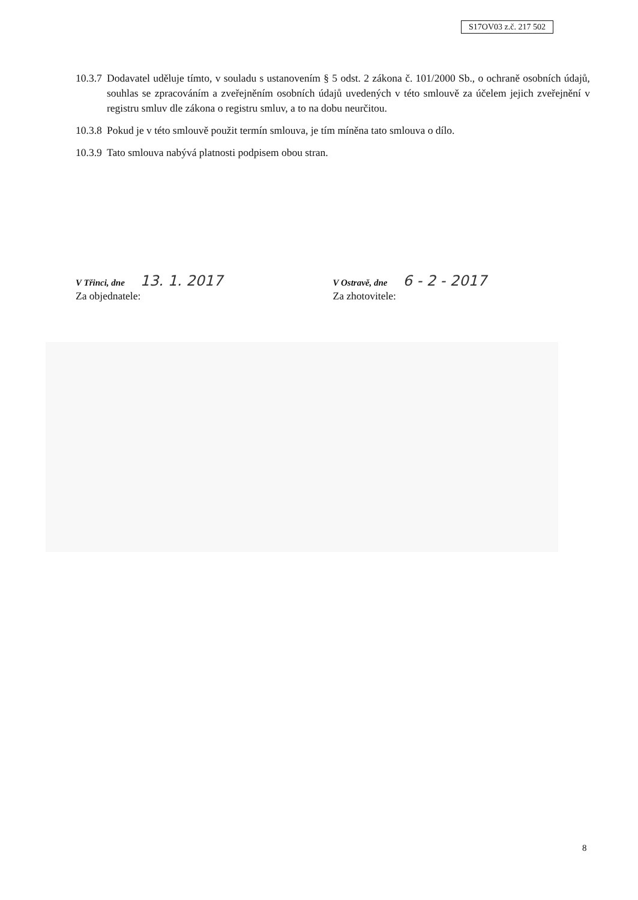S17OV03 z.č. 217 502
10.3.7 Dodavatel uděluje tímto, v souladu s ustanovením § 5 odst. 2 zákona č. 101/2000 Sb., o ochraně osobních údajů, souhlas se zpracováním a zveřejněním osobních údajů uvedených v této smlouvě za účelem jejich zveřejnění v registru smluv dle zákona o registru smluv, a to na dobu neurčitou.
10.3.8 Pokud je v této smlouvě použit termín smlouva, je tím míněna tato smlouva o dílo.
10.3.9 Tato smlouva nabývá platnosti podpisem obou stran.
V Třinci, dne 13. 1. 2017
Za objednatele:
V Ostravě, dne 6 - 2 - 2017
Za zhotovitele:
8